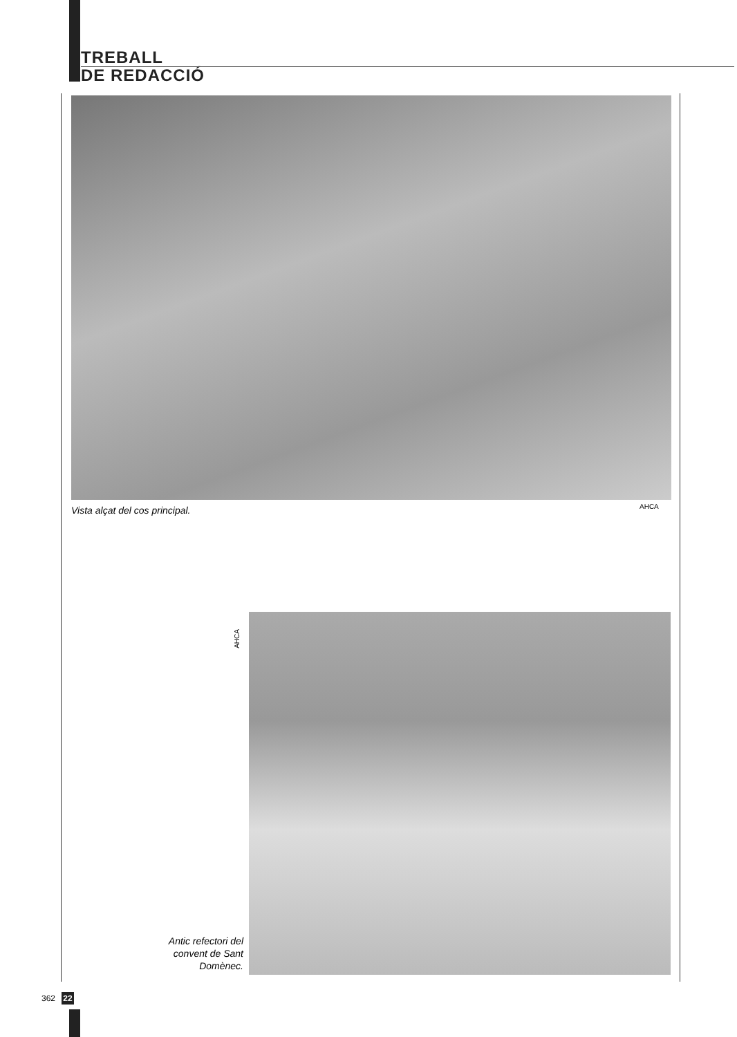TREBALL
DE REDACCIÓ
Vista alçat del cos principal. AHCA
AHCA
Antic refectori del convent de Sant Domènec.
362 22